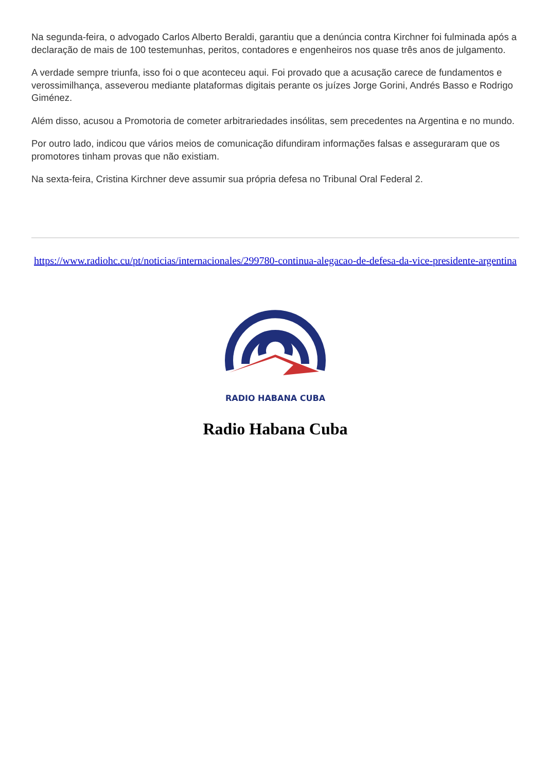Na segunda-feira, o advogado Carlos Alberto Beraldi, garantiu que a denúncia contra Kirchner foi fulminada após a declaração de mais de 100 testemunhas, peritos, contadores e engenheiros nos quase três anos de julgamento.
A verdade sempre triunfa, isso foi o que aconteceu aqui. Foi provado que a acusação carece de fundamentos e verossimilhança, asseverou mediante plataformas digitais perante os juízes Jorge Gorini, Andrés Basso e Rodrigo Giménez.
Além disso, acusou a Promotoria de cometer arbitrariedades insólitas, sem precedentes na Argentina e no mundo.
Por outro lado, indicou que vários meios de comunicação difundiram informações falsas e asseguraram que os promotores tinham provas que não existiam.
Na sexta-feira, Cristina Kirchner deve assumir sua própria defesa no Tribunal Oral Federal 2.
https://www.radiohc.cu/pt/noticias/internacionales/299780-continua-alegacao-de-defesa-da-vice-presidente-argentina
RADIO HABANA CUBA
Radio Habana Cuba